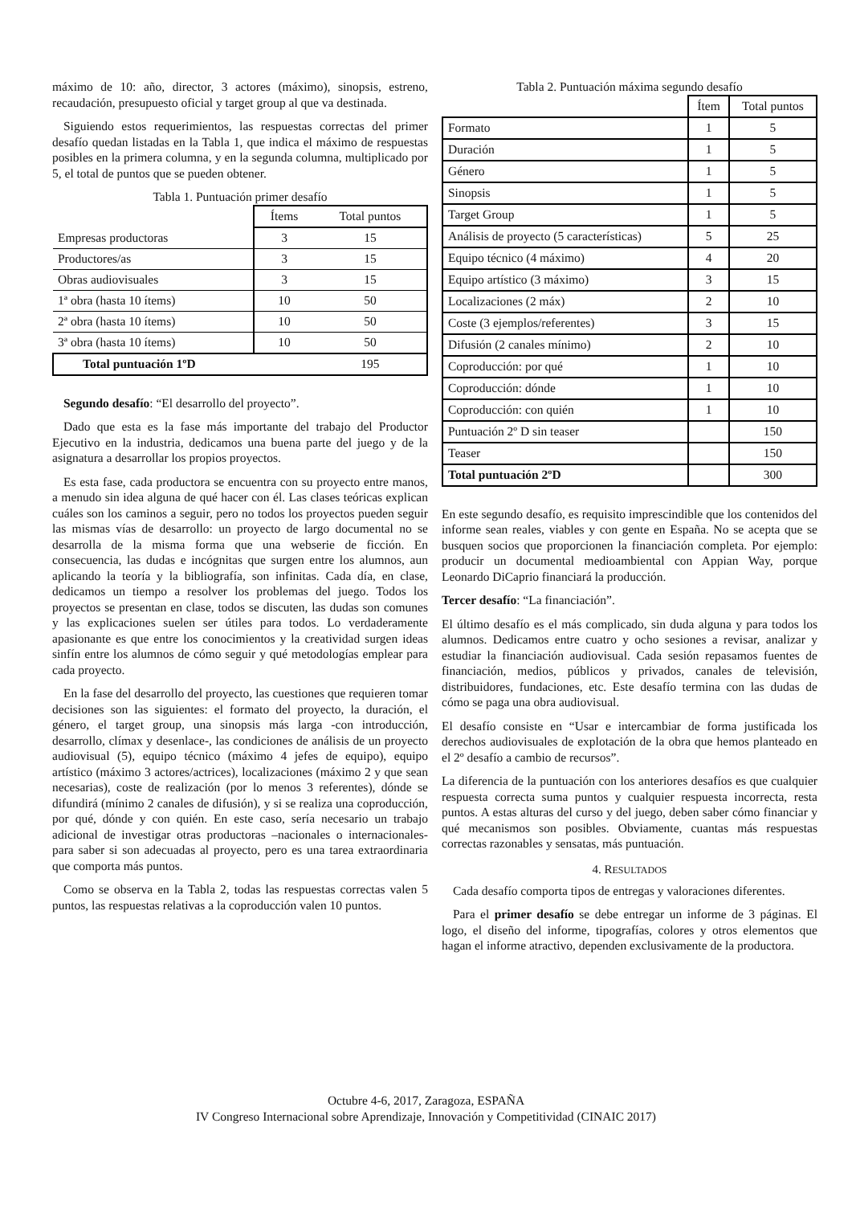máximo de 10: año, director, 3 actores (máximo), sinopsis, estreno, recaudación, presupuesto oficial y target group al que va destinada.
Siguiendo estos requerimientos, las respuestas correctas del primer desafío quedan listadas en la Tabla 1, que indica el máximo de respuestas posibles en la primera columna, y en la segunda columna, multiplicado por 5, el total de puntos que se pueden obtener.
Tabla 1. Puntuación primer desafío
| | Ítems | Total puntos |
| --- | --- | --- |
| Empresas productoras | 3 | 15 |
| Productores/as | 3 | 15 |
| Obras audiovisuales | 3 | 15 |
| 1ª obra (hasta 10 ítems) | 10 | 50 |
| 2ª obra (hasta 10 ítems) | 10 | 50 |
| 3ª obra (hasta 10 ítems) | 10 | 50 |
| Total puntuación 1ºD | | 195 |
Segundo desafío: “El desarrollo del proyecto”.
Dado que esta es la fase más importante del trabajo del Productor Ejecutivo en la industria, dedicamos una buena parte del juego y de la asignatura a desarrollar los propios proyectos.
Es esta fase, cada productora se encuentra con su proyecto entre manos, a menudo sin idea alguna de qué hacer con él. Las clases teóricas explican cuáles son los caminos a seguir, pero no todos los proyectos pueden seguir las mismas vías de desarrollo: un proyecto de largo documental no se desarrolla de la misma forma que una webserie de ficción. En consecuencia, las dudas e incógnitas que surgen entre los alumnos, aun aplicando la teoría y la bibliografía, son infinitas. Cada día, en clase, dedicamos un tiempo a resolver los problemas del juego. Todos los proyectos se presentan en clase, todos se discuten, las dudas son comunes y las explicaciones suelen ser útiles para todos. Lo verdaderamente apasionante es que entre los conocimientos y la creatividad surgen ideas sinfín entre los alumnos de cómo seguir y qué metodologías emplear para cada proyecto.
En la fase del desarrollo del proyecto, las cuestiones que requieren tomar decisiones son las siguientes: el formato del proyecto, la duración, el género, el target group, una sinopsis más larga -con introducción, desarrollo, clímax y desenlace-, las condiciones de análisis de un proyecto audiovisual (5), equipo técnico (máximo 4 jefes de equipo), equipo artístico (máximo 3 actores/actrices), localizaciones (máximo 2 y que sean necesarias), coste de realización (por lo menos 3 referentes), dónde se difundirá (mínimo 2 canales de difusión), y si se realiza una coproducción, por qué, dónde y con quién. En este caso, sería necesario un trabajo adicional de investigar otras productoras –nacionales o internacionales- para saber si son adecuadas al proyecto, pero es una tarea extraordinaria que comporta más puntos.
Como se observa en la Tabla 2, todas las respuestas correctas valen 5 puntos, las respuestas relativas a la coproducción valen 10 puntos.
Tabla 2. Puntuación máxima segundo desafío
| | Ítem | Total puntos |
| Formato | 1 | 5 |
| Duración | 1 | 5 |
| Género | 1 | 5 |
| Sinopsis | 1 | 5 |
| Target Group | 1 | 5 |
| Análisis de proyecto (5 características) | 5 | 25 |
| Equipo técnico (4 máximo) | 4 | 20 |
| Equipo artístico (3 máximo) | 3 | 15 |
| Localizaciones (2 máx) | 2 | 10 |
| Coste (3 ejemplos/referentes) | 3 | 15 |
| Difusión (2 canales mínimo) | 2 | 10 |
| Coproducción: por qué | 1 | 10 |
| Coproducción: dónde | 1 | 10 |
| Coproducción: con quién | 1 | 10 |
| Puntuación 2º D sin teaser | | 150 |
| Teaser | | 150 |
| Total puntuación 2ºD | | 300 |
En este segundo desafío, es requisito imprescindible que los contenidos del informe sean reales, viables y con gente en España. No se acepta que se busquen socios que proporcionen la financiación completa. Por ejemplo: producir un documental medioambiental con Appian Way, porque Leonardo DiCaprio financiará la producción.
Tercer desafío: “La financiación”.
El último desafío es el más complicado, sin duda alguna y para todos los alumnos. Dedicamos entre cuatro y ocho sesiones a revisar, analizar y estudiar la financiación audiovisual. Cada sesión repasamos fuentes de financiación, medios, públicos y privados, canales de televisión, distribuidores, fundaciones, etc. Este desafío termina con las dudas de cómo se paga una obra audiovisual.
El desafío consiste en “Usar e intercambiar de forma justificada los derechos audiovisuales de explotación de la obra que hemos planteado en el 2º desafío a cambio de recursos”.
La diferencia de la puntuación con los anteriores desafíos es que cualquier respuesta correcta suma puntos y cualquier respuesta incorrecta, resta puntos. A estas alturas del curso y del juego, deben saber cómo financiar y qué mecanismos son posibles. Obviamente, cuantas más respuestas correctas razonables y sensatas, más puntuación.
4. RESULTADOS
Cada desafío comporta tipos de entregas y valoraciones diferentes.
Para el primer desafío se debe entregar un informe de 3 páginas. El logo, el diseño del informe, tipografías, colores y otros elementos que hagan el informe atractivo, dependen exclusivamente de la productora.
Octubre 4-6, 2017, Zaragoza, ESPAÑA
IV Congreso Internacional sobre Aprendizaje, Innovación y Competitividad (CINAIC 2017)